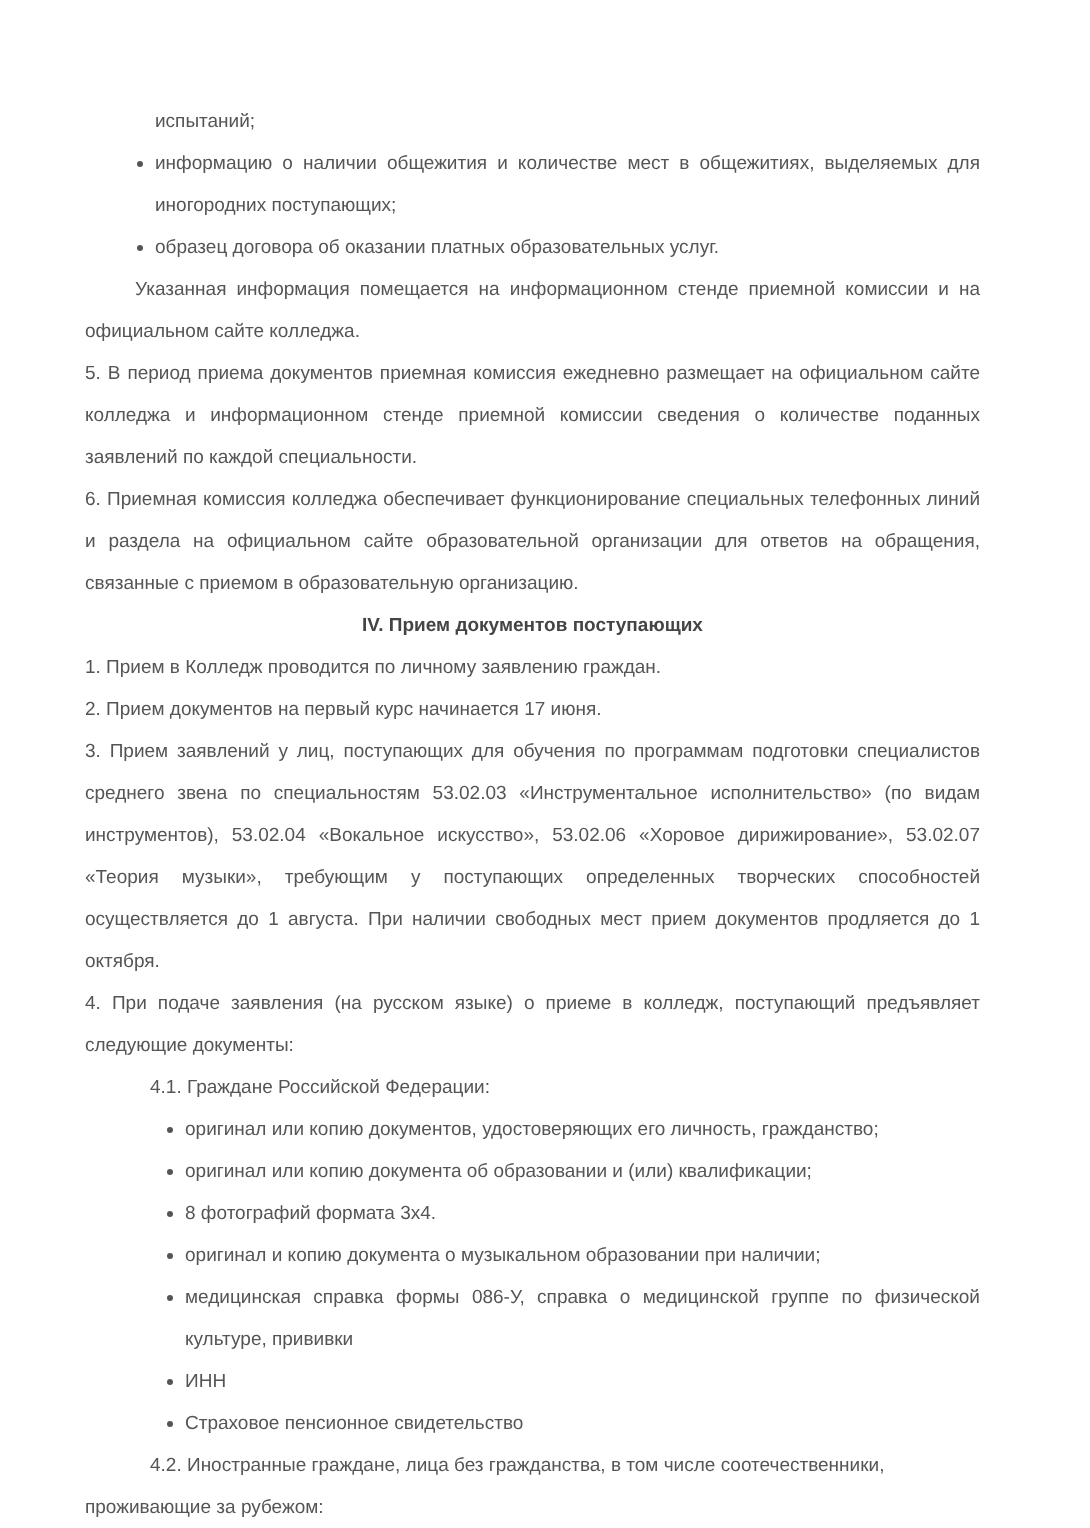испытаний;
информацию о наличии общежития и количестве мест в общежитиях, выделяемых для иногородних поступающих;
образец договора об оказании платных образовательных услуг.
Указанная информация помещается на информационном стенде приемной комиссии и на официальном сайте колледжа.
5. В период приема документов приемная комиссия ежедневно размещает на официальном сайте колледжа и информационном стенде приемной комиссии сведения о количестве поданных заявлений по каждой специальности.
6. Приемная комиссия колледжа обеспечивает функционирование специальных телефонных линий и раздела на официальном сайте образовательной организации для ответов на обращения, связанные с приемом в образовательную организацию.
IV. Прием документов поступающих
1. Прием в Колледж проводится по личному заявлению граждан.
2. Прием документов на первый курс начинается 17 июня.
3. Прием заявлений у лиц, поступающих для обучения по программам подготовки специалистов среднего звена по специальностям 53.02.03 «Инструментальное исполнительство» (по видам инструментов), 53.02.04 «Вокальное искусство», 53.02.06 «Хоровое дирижирование», 53.02.07 «Теория музыки», требующим у поступающих определенных творческих способностей осуществляется до 1 августа. При наличии свободных мест прием документов продляется до 1 октября.
4. При подаче заявления (на русском языке) о приеме в колледж, поступающий предъявляет следующие документы:
4.1. Граждане Российской Федерации:
оригинал или копию документов, удостоверяющих его личность, гражданство;
оригинал или копию документа об образовании и (или) квалификации;
8 фотографий формата 3х4.
оригинал и копию документа о музыкальном образовании при наличии;
медицинская справка формы 086-У, справка о медицинской группе по физической культуре, прививки
ИНН
Страховое пенсионное свидетельство
4.2. Иностранные граждане, лица без гражданства, в том числе соотечественники,
проживающие за рубежом: